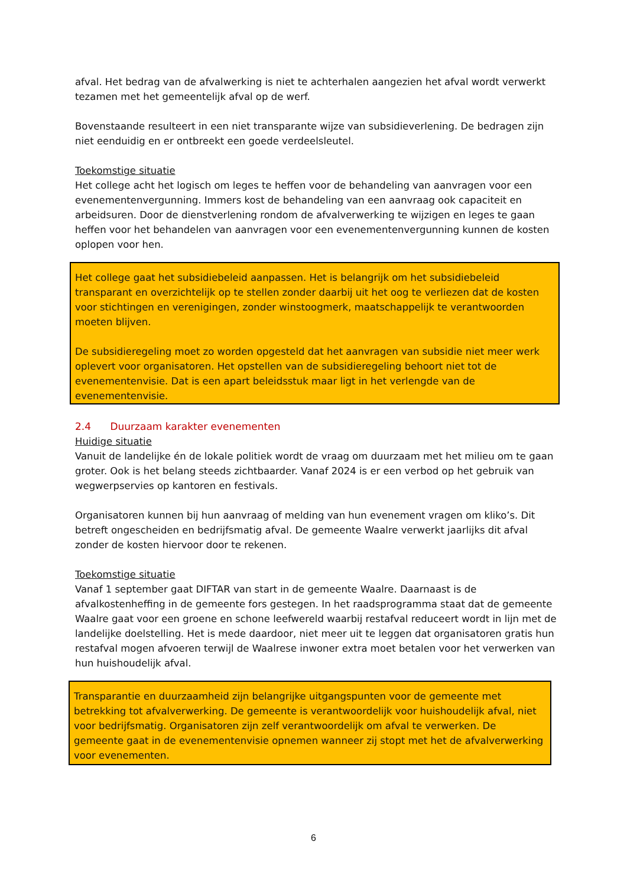afval. Het bedrag van de afvalwerking is niet te achterhalen aangezien het afval wordt verwerkt tezamen met het gemeentelijk afval op de werf.
Bovenstaande resulteert in een niet transparante wijze van subsidieverlening. De bedragen zijn niet eenduidig en er ontbreekt een goede verdeelsleutel.
Toekomstige situatie
Het college acht het logisch om leges te heffen voor de behandeling van aanvragen voor een evenementenvergunning. Immers kost de behandeling van een aanvraag ook capaciteit en arbeidsuren. Door de dienstverlening rondom de afvalverwerking te wijzigen en leges te gaan heffen voor het behandelen van aanvragen voor een evenementenvergunning kunnen de kosten oplopen voor hen.
Het college gaat het subsidiebeleid aanpassen. Het is belangrijk om het subsidiebeleid transparant en overzichtelijk op te stellen zonder daarbij uit het oog te verliezen dat de kosten voor stichtingen en verenigingen, zonder winstoogmerk, maatschappelijk te verantwoorden moeten blijven.
De subsidieregeling moet zo worden opgesteld dat het aanvragen van subsidie niet meer werk oplevert voor organisatoren. Het opstellen van de subsidieregeling behoort niet tot de evenementenvisie. Dat is een apart beleidsstuk maar ligt in het verlengde van de evenementenvisie.
2.4 Duurzaam karakter evenementen
Huidige situatie
Vanuit de landelijke én de lokale politiek wordt de vraag om duurzaam met het milieu om te gaan groter. Ook is het belang steeds zichtbaarder. Vanaf 2024 is er een verbod op het gebruik van wegwerpservies op kantoren en festivals.
Organisatoren kunnen bij hun aanvraag of melding van hun evenement vragen om kliko’s. Dit betreft ongescheiden en bedrijfsmatig afval. De gemeente Waalre verwerkt jaarlijks dit afval zonder de kosten hiervoor door te rekenen.
Toekomstige situatie
Vanaf 1 september gaat DIFTAR van start in de gemeente Waalre. Daarnaast is de afvalkostenheffing in de gemeente fors gestegen. In het raadsprogramma staat dat de gemeente Waalre gaat voor een groene en schone leefwereld waarbij restafval reduceert wordt in lijn met de landelijke doelstelling. Het is mede daardoor, niet meer uit te leggen dat organisatoren gratis hun restafval mogen afvoeren terwijl de Waalrese inwoner extra moet betalen voor het verwerken van hun huishoudelijk afval.
Transparantie en duurzaamheid zijn belangrijke uitgangspunten voor de gemeente met betrekking tot afvalverwerking. De gemeente is verantwoordelijk voor huishoudelijk afval, niet voor bedrijfsmatig. Organisatoren zijn zelf verantwoordelijk om afval te verwerken. De gemeente gaat in de evenementenvisie opnemen wanneer zij stopt met het de afvalverwerking voor evenementen.
6